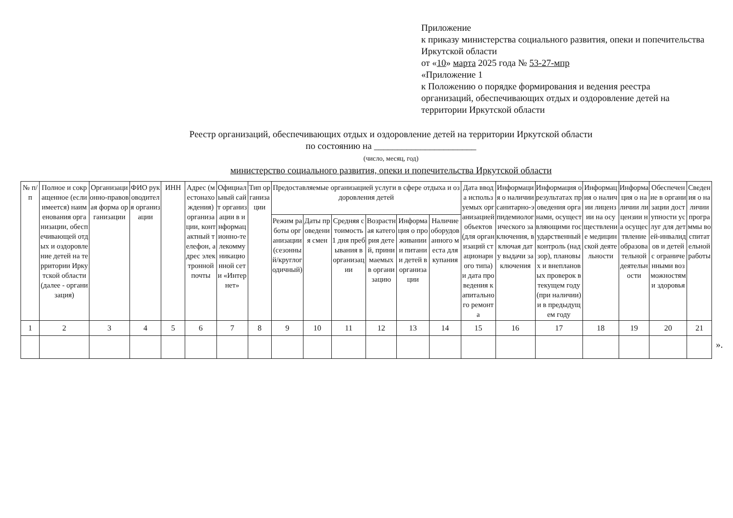Приложение
к приказу министерства социального развития, опеки и попечительства Иркутской области
от «10» марта 2025 года № 53-27-мпр
«Приложение 1
к Положению о порядке формирования и ведения реестра организаций, обеспечивающих отдых и оздоровление детей на территории Иркутской области
Реестр организаций, обеспечивающих отдых и оздоровление детей на территории Иркутской области
по состоянию на ______________________
(число, месяц, год)
министерство социального развития, опеки и попечительства Иркутской области
| № п/п | Полное и сокращенное (если имеется) наименования организации, обеспечивающей отдых и оздоровление детей на территории Иркутской области (далее - организация) | Организационно-правовая форма организации | ФИО руководителя организации | ИНН | Адрес (местонахождения) организации, контактный телефон, адрес электронной почты | Официальный сайт организации в информационно-телекоммуникационной сети «Интернет» | Тип организации | Предоставляемые организацией услуги в сфере отдыха и оздоровления детей | | | | | | Дата ввода используемых организацией объектов (для организаций стационарного типа) и дата проведения капитального ремонта | Информация о наличии санитарно-эпидемиологического заключения, включая дату выдачи заключения | Информация о результатах проведения органами, осуществляющими государственный контроль (надзор), плановых и внеплановых проверок в текущем году (при наличии) и в предыдущем году | Информация о наличии лицензии на осуществление медицинской деятельности | Информация о наличии лицензии на осуществление образовательной деятельности | Обеспечение в организации доступности услуг для детей-инвалидов и детей с ограниченными возможностями здоровья | Сведения о наличии программы воспитательной работы |
| --- | --- | --- | --- | --- | --- | --- | --- | --- | --- | --- | --- | --- | --- | --- | --- | --- | --- | --- | --- | --- |
| | | | | | | | | Режим работы организации (сезонный/круглогодичный) | Даты проведения смен | Средняя стоимость 1 дня пребывания в организации | Возрастная категория детей, принимаемых в организацию | Информация о проживании и питании детей в организации | Наличие оборудованного места для купания | | | | | | | |
| 1 | 2 | 3 | 4 | 5 | 6 | 7 | 8 | 9 | 10 | 11 | 12 | 13 | 14 | 15 | 16 | 17 | 18 | 19 | 20 | 21 |
».